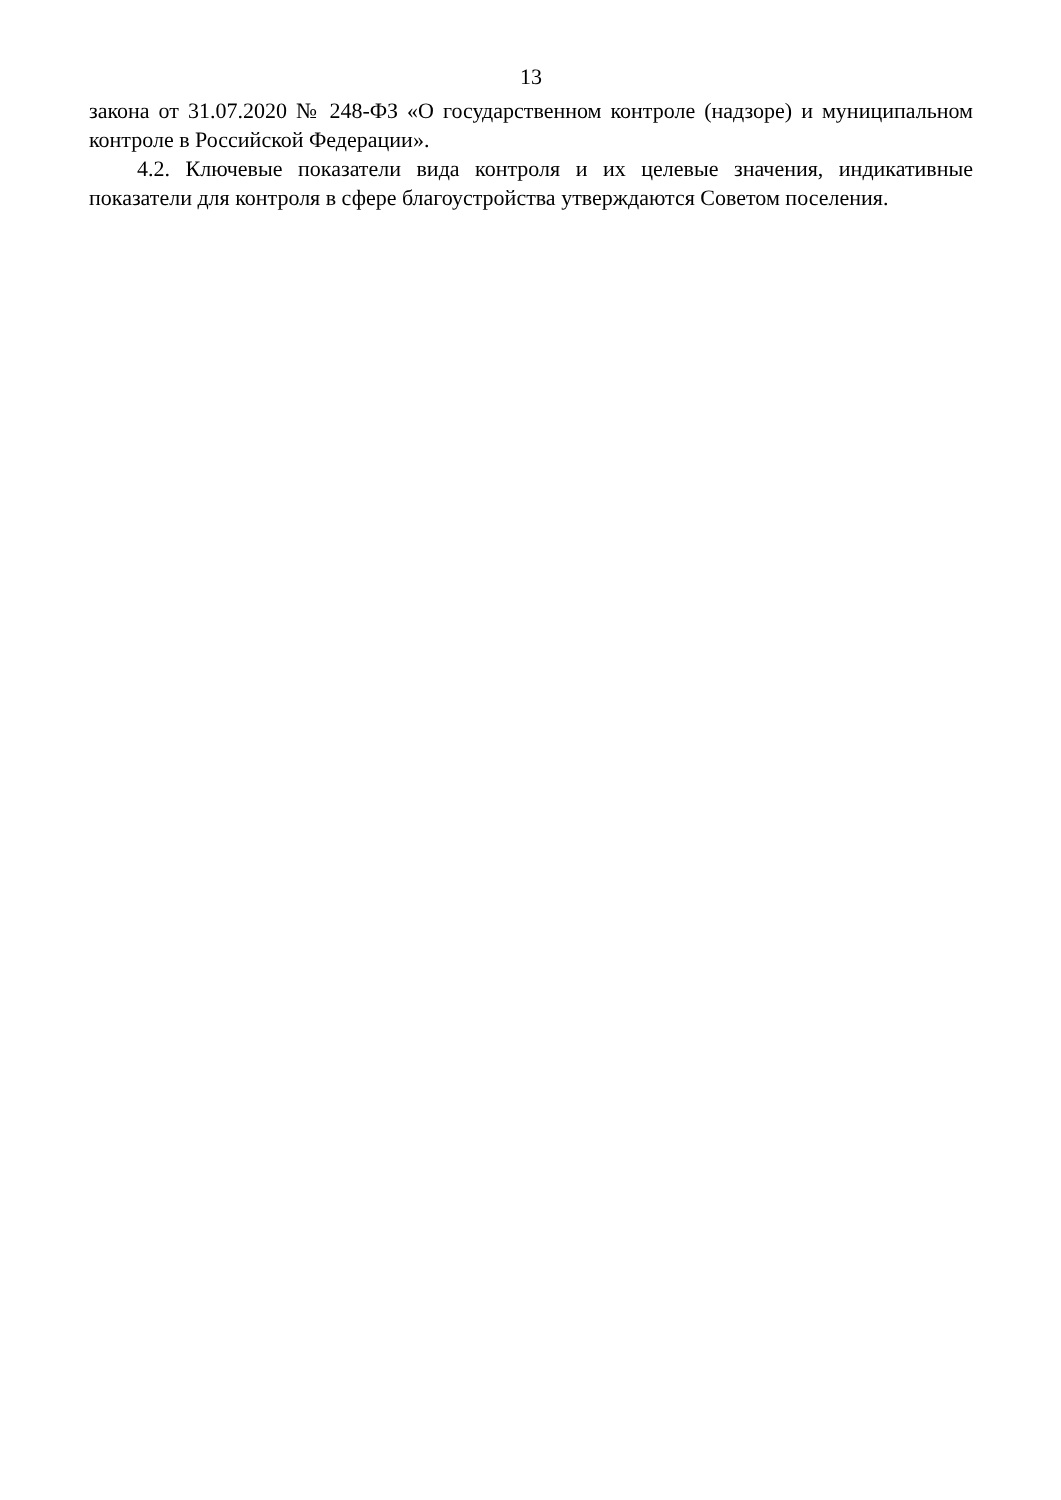13
закона от 31.07.2020 № 248-ФЗ «О государственном контроле (надзоре) и муниципальном контроле в Российской Федерации».
4.2. Ключевые показатели вида контроля и их целевые значения, индикативные показатели для контроля в сфере благоустройства утверждаются Советом поселения.